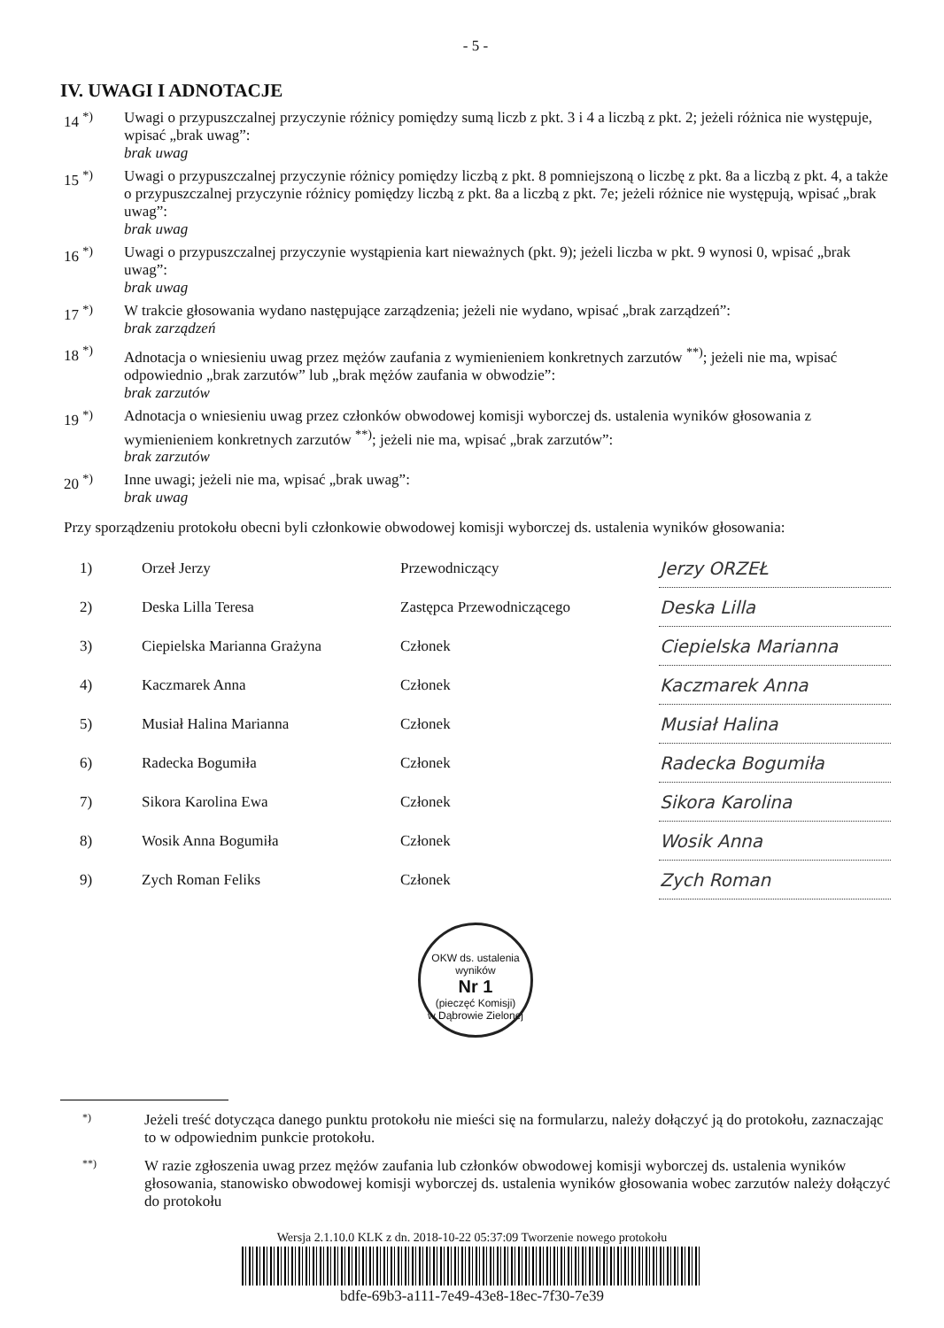- 5 -
IV. UWAGI I ADNOTACJE
14 <sup>*)</sup>
Uwagi o przypuszczalnej przyczynie różnicy pomiędzy sumą liczb z pkt. 3 i 4 a liczbą z pkt. 2; jeżeli różnica nie występuje, wpisać „brak uwag”:
brak uwag
15 <sup>*)</sup>
Uwagi o przypuszczalnej przyczynie różnicy pomiędzy liczbą z pkt. 8 pomniejszoną o liczbę z pkt. 8a a liczbą z pkt. 4, a także o przypuszczalnej przyczynie różnicy pomiędzy liczbą z pkt. 8a a liczbą z pkt. 7e; jeżeli różnice nie występują, wpisać „brak uwag”:
brak uwag
16 <sup>*)</sup>
Uwagi o przypuszczalnej przyczynie wystąpienia kart nieważnych (pkt. 9); jeżeli liczba w pkt. 9 wynosi 0, wpisać „brak uwag”:
brak uwag
17 <sup>*)</sup>
W trakcie głosowania wydano następujące zarządzenia; jeżeli nie wydano, wpisać „brak zarządzeń”:
brak zarządzeń
18 <sup>*)</sup>
Adnotacja o wniesieniu uwag przez mężów zaufania z wymienieniem konkretnych zarzutów <sup>**)</sup>; jeżeli nie ma, wpisać odpowiednio „brak zarzutów” lub „brak mężów zaufania w obwodzie”:
brak zarzutów
19 <sup>*)</sup>
Adnotacja o wniesieniu uwag przez członków obwodowej komisji wyborczej ds. ustalenia wyników głosowania z wymienieniem konkretnych zarzutów <sup>**)</sup>; jeżeli nie ma, wpisać „brak zarzutów”:
brak zarzutów
20 <sup>*)</sup>
Inne uwagi; jeżeli nie ma, wpisać „brak uwag”:
brak uwag
Przy sporządzeniu protokołu obecni byli członkowie obwodowej komisji wyborczej ds. ustalenia wyników głosowania:
| 1) | Orzeł Jerzy | Przewodniczący | Jerzy ORZEŁ |
| 2) | Deska Lilla Teresa | Zastępca Przewodniczącego | Deska Lilla |
| 3) | Ciepielska Marianna Grażyna | Członek | Ciepielska Marianna |
| 4) | Kaczmarek Anna | Członek | Kaczmarek Anna |
| 5) | Musiał Halina Marianna | Członek | Musiał Halina |
| 6) | Radecka Bogumiła | Członek | Radecka Bogumiła |
| 7) | Sikora Karolina Ewa | Członek | Sikora Karolina |
| 8) | Wosik Anna Bogumiła | Członek | Wosik Anna |
| 9) | Zych Roman Feliks | Członek | Zych Roman |
OKW ds. ustalenia wyników
Nr 1
(pieczęć Komisji)
w Dąbrowie Zielonej
*)
Jeżeli treść dotycząca danego punktu protokołu nie mieści się na formularzu, należy dołączyć ją do protokołu, zaznaczając to w odpowiednim punkcie protokołu.
**)
W razie zgłoszenia uwag przez mężów zaufania lub członków obwodowej komisji wyborczej ds. ustalenia wyników głosowania, stanowisko obwodowej komisji wyborczej ds. ustalenia wyników głosowania wobec zarzutów należy dołączyć do protokołu
Wersja 2.1.10.0 KLK z dn. 2018-10-22 05:37:09 Tworzenie nowego protokołu
bdfe-69b3-a111-7e49-43e8-18ec-7f30-7e39